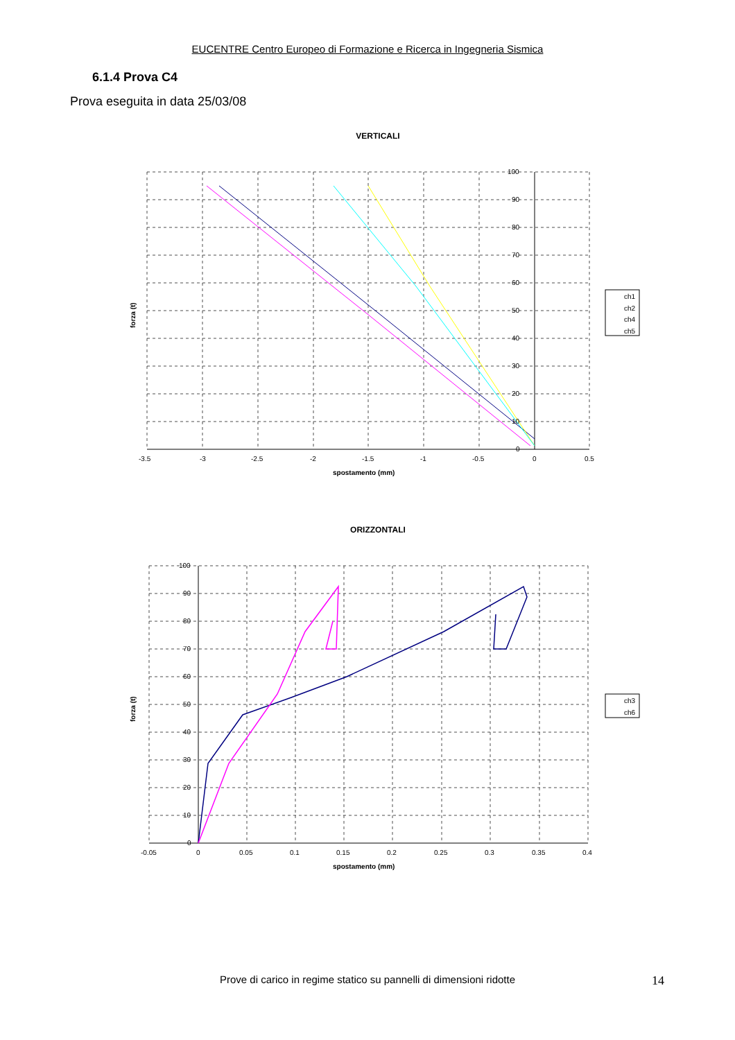EUCENTRE Centro Europeo di Formazione e Ricerca in Ingegneria Sismica
6.1.4 Prova C4
Prova eseguita in data 25/03/08
VERTICALI
-3.5
-3
-2.5
-2
-1.5
-1
-0.5
0
0.5
0
10
20
30
40
50
60
70
80
90
100
spostamento (mm)
forza (t)
ch1
ch2
ch4
ch5
ORIZZONTALI
-0.05
0
0.05
0.1
0.15
0.2
0.25
0.3
0.35
0.4
0
10
20
30
40
50
60
70
80
90
100
spostamento (mm)
forza (t)
ch3
ch6
Prove di carico in regime statico su pannelli di dimensioni ridotte 14